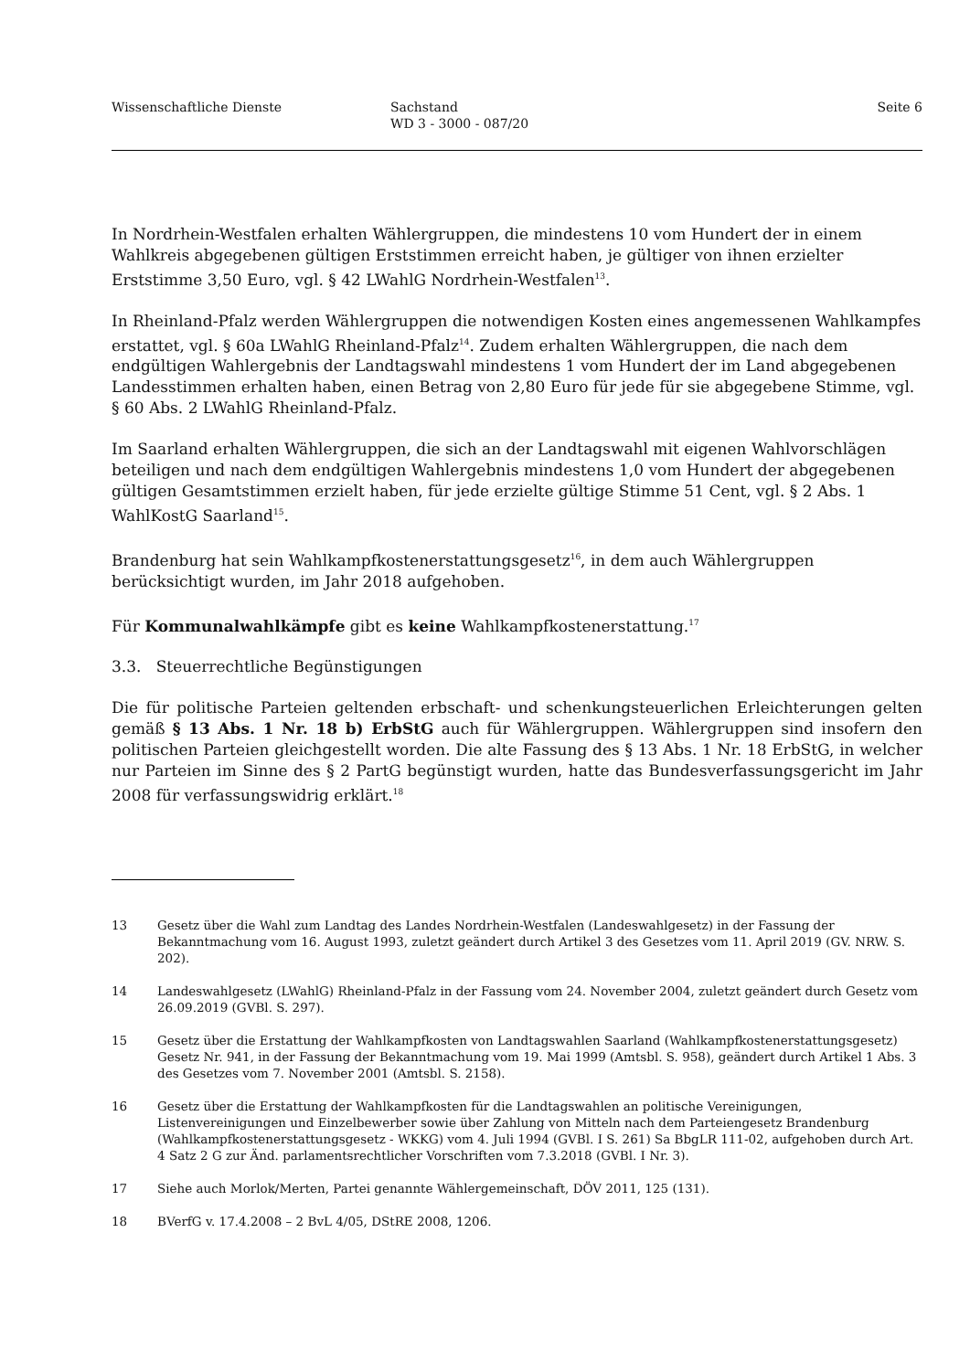Wissenschaftliche Dienste Sachstand
WD 3 - 3000 - 087/20
Seite 6
In Nordrhein-Westfalen erhalten Wählergruppen, die mindestens 10 vom Hundert der in einem Wahlkreis abgegebenen gültigen Erststimmen erreicht haben, je gültiger von ihnen erzielter Erststimme 3,50 Euro, vgl. § 42 LWahlG Nordrhein-Westfalen<sup>13</sup>.
In Rheinland-Pfalz werden Wählergruppen die notwendigen Kosten eines angemessenen Wahlkampfes erstattet, vgl. § 60a LWahlG Rheinland-Pfalz<sup>14</sup>. Zudem erhalten Wählergruppen, die nach dem endgültigen Wahlergebnis der Landtagswahl mindestens 1 vom Hundert der im Land abgegebenen Landesstimmen erhalten haben, einen Betrag von 2,80 Euro für jede für sie abgegebene Stimme, vgl. § 60 Abs. 2 LWahlG Rheinland-Pfalz.
Im Saarland erhalten Wählergruppen, die sich an der Landtagswahl mit eigenen Wahlvorschlägen beteiligen und nach dem endgültigen Wahlergebnis mindestens 1,0 vom Hundert der abgegebenen gültigen Gesamtstimmen erzielt haben, für jede erzielte gültige Stimme 51 Cent, vgl. § 2 Abs. 1 WahlKostG Saarland<sup>15</sup>.
Brandenburg hat sein Wahlkampfkostenerstattungsgesetz<sup>16</sup>, in dem auch Wählergruppen berücksichtigt wurden, im Jahr 2018 aufgehoben.
Für Kommunalwahlkämpfe gibt es keine Wahlkampfkostenerstattung.<sup>17</sup>
3.3. Steuerrechtliche Begünstigungen
Die für politische Parteien geltenden erbschaft- und schenkungsteuerlichen Erleichterungen gelten gemäß § 13 Abs. 1 Nr. 18 b) ErbStG auch für Wählergruppen. Wählergruppen sind insofern den politischen Parteien gleichgestellt worden. Die alte Fassung des § 13 Abs. 1 Nr. 18 ErbStG, in welcher nur Parteien im Sinne des § 2 PartG begünstigt wurden, hatte das Bundesverfassungsgericht im Jahr 2008 für verfassungswidrig erklärt.<sup>18</sup>
13 Gesetz über die Wahl zum Landtag des Landes Nordrhein-Westfalen (Landeswahlgesetz) in der Fassung der Bekanntmachung vom 16. August 1993, zuletzt geändert durch Artikel 3 des Gesetzes vom 11. April 2019 (GV. NRW. S. 202).
14 Landeswahlgesetz (LWahlG) Rheinland-Pfalz in der Fassung vom 24. November 2004, zuletzt geändert durch Gesetz vom 26.09.2019 (GVBl. S. 297).
15 Gesetz über die Erstattung der Wahlkampfkosten von Landtagswahlen Saarland (Wahlkampfkostenerstattungsgesetz) Gesetz Nr. 941, in der Fassung der Bekanntmachung vom 19. Mai 1999 (Amtsbl. S. 958), geändert durch Artikel 1 Abs. 3 des Gesetzes vom 7. November 2001 (Amtsbl. S. 2158).
16 Gesetz über die Erstattung der Wahlkampfkosten für die Landtagswahlen an politische Vereinigungen, Listenvereinigungen und Einzelbewerber sowie über Zahlung von Mitteln nach dem Parteiengesetz Brandenburg (Wahlkampfkostenerstattungsgesetz - WKKG) vom 4. Juli 1994 (GVBl. I S. 261) Sa BbgLR 111-02, aufgehoben durch Art. 4 Satz 2 G zur Änd. parlamentsrechtlicher Vorschriften vom 7.3.2018 (GVBl. I Nr. 3).
17 Siehe auch Morlok/Merten, Partei genannte Wählergemeinschaft, DÖV 2011, 125 (131).
18 BVerfG v. 17.4.2008 – 2 BvL 4/05, DStRE 2008, 1206.